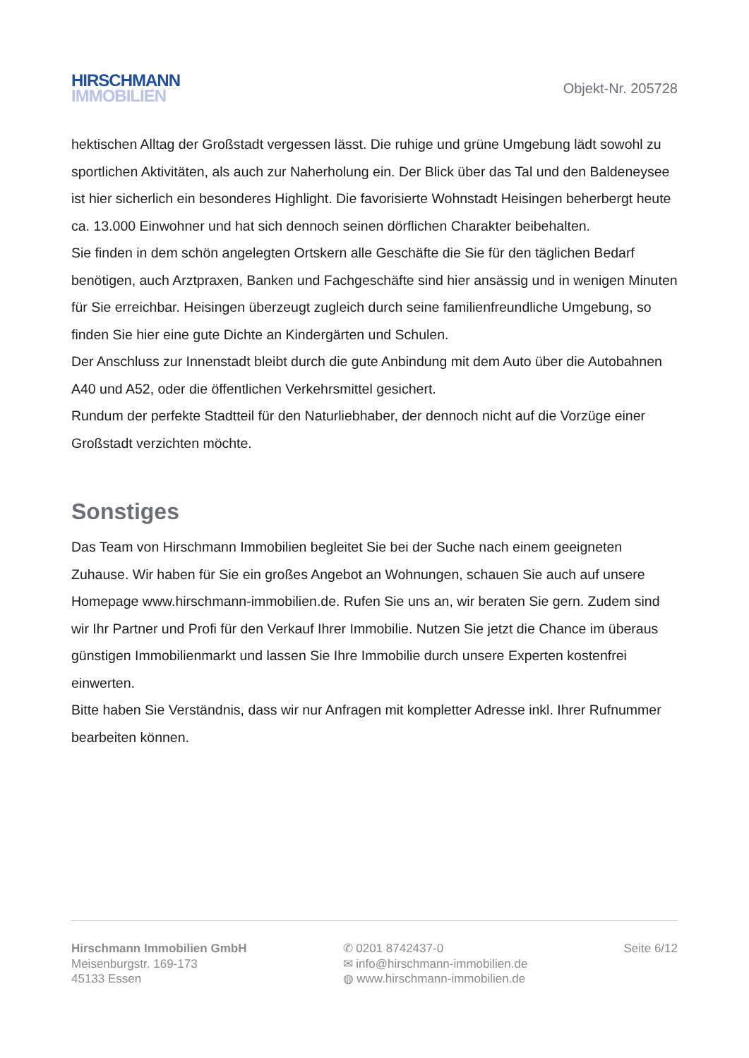HIRSCHMANN
IMMOBILIEN
Objekt-Nr. 205728
hektischen Alltag der Großstadt vergessen lässt. Die ruhige und grüne Umgebung lädt sowohl zu sportlichen Aktivitäten, als auch zur Naherholung ein. Der Blick über das Tal und den Baldeneysee ist hier sicherlich ein besonderes Highlight. Die favorisierte Wohnstadt Heisingen beherbergt heute ca. 13.000 Einwohner und hat sich dennoch seinen dörflichen Charakter beibehalten.
Sie finden in dem schön angelegten Ortskern alle Geschäfte die Sie für den täglichen Bedarf benötigen, auch Arztpraxen, Banken und Fachgeschäfte sind hier ansässig und in wenigen Minuten für Sie erreichbar. Heisingen überzeugt zugleich durch seine familienfreundliche Umgebung, so finden Sie hier eine gute Dichte an Kindergärten und Schulen.
Der Anschluss zur Innenstadt bleibt durch die gute Anbindung mit dem Auto über die Autobahnen A40 und A52, oder die öffentlichen Verkehrsmittel gesichert.
Rundum der perfekte Stadtteil für den Naturliebhaber, der dennoch nicht auf die Vorzüge einer Großstadt verzichten möchte.
Sonstiges
Das Team von Hirschmann Immobilien begleitet Sie bei der Suche nach einem geeigneten Zuhause. Wir haben für Sie ein großes Angebot an Wohnungen, schauen Sie auch auf unsere Homepage www.hirschmann-immobilien.de. Rufen Sie uns an, wir beraten Sie gern. Zudem sind wir Ihr Partner und Profi für den Verkauf Ihrer Immobilie. Nutzen Sie jetzt die Chance im überaus günstigen Immobilienmarkt und lassen Sie Ihre Immobilie durch unsere Experten kostenfrei einwerten.
Bitte haben Sie Verständnis, dass wir nur Anfragen mit kompletter Adresse inkl. Ihrer Rufnummer bearbeiten können.
Hirschmann Immobilien GmbH
Meisenburgstr. 169-173
45133 Essen
✆ 0201 8742437-0
✉ info@hirschmann-immobilien.de
◍ www.hirschmann-immobilien.de
Seite 6/12